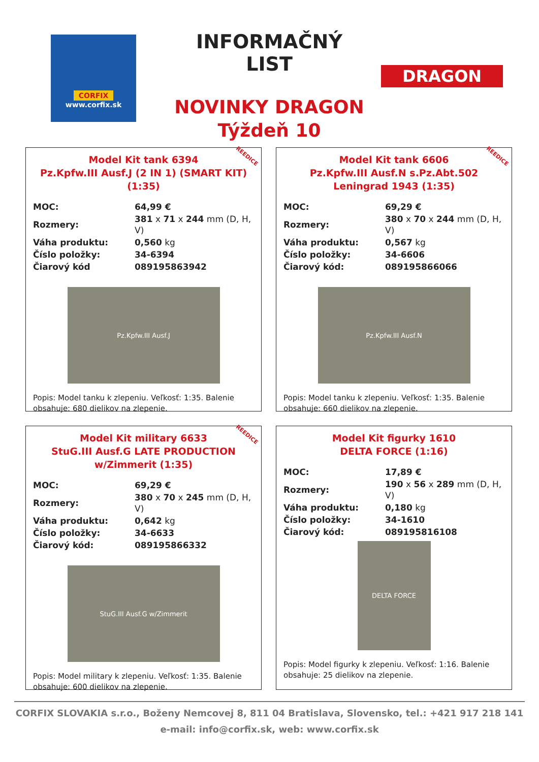CORFIX
www.corfix.sk
INFORMAČNÝ LIST
NOVINKY DRAGON
Týždeň 10
DRAGON
REEDICE
Model Kit tank 6394
Pz.Kpfw.III Ausf.J (2 IN 1) (SMART KIT) (1:35)
| MOC: | 64,99 € |
| Rozmery: | 381 x 71 x 244 mm (D, H, V) |
| Váha produktu: | 0,560 kg |
| Číslo položky: | 34-6394 |
| Čiarový kód | 089195863942 |
Pz.Kpfw.III Ausf.J
Popis: Model tanku k zlepeniu. Veľkosť: 1:35. Balenie obsahuje: 680 dielikov na zlepenie.
REEDICE
Model Kit tank 6606
Pz.Kpfw.III Ausf.N s.Pz.Abt.502 Leningrad 1943 (1:35)
| MOC: | 69,29 € |
| Rozmery: | 380 x 70 x 244 mm (D, H, V) |
| Váha produktu: | 0,567 kg |
| Číslo položky: | 34-6606 |
| Čiarový kód: | 089195866066 |
Pz.Kpfw.III Ausf.N
Popis: Model tanku k zlepeniu. Veľkosť: 1:35. Balenie obsahuje: 660 dielikov na zlepenie.
REEDICE
Model Kit military 6633
StuG.III Ausf.G LATE PRODUCTION w/Zimmerit (1:35)
| MOC: | 69,29 € |
| Rozmery: | 380 x 70 x 245 mm (D, H, V) |
| Váha produktu: | 0,642 kg |
| Číslo položky: | 34-6633 |
| Čiarový kód: | 089195866332 |
StuG.III Ausf.G w/Zimmerit
Popis: Model military k zlepeniu. Veľkosť: 1:35. Balenie obsahuje: 600 dielikov na zlepenie.
Model Kit figurky 1610
DELTA FORCE (1:16)
| MOC: | 17,89 € |
| Rozmery: | 190 x 56 x 289 mm (D, H, V) |
| Váha produktu: | 0,180 kg |
| Číslo položky: | 34-1610 |
| Čiarový kód: | 089195816108 |
DELTA FORCE
Popis: Model figurky k zlepeniu. Veľkosť: 1:16. Balenie obsahuje: 25 dielikov na zlepenie.
CORFIX SLOVAKIA s.r.o., Boženy Nemcovej 8, 811 04 Bratislava, Slovensko, tel.: +421 917 218 141
e-mail: info@corfix.sk, web: www.corfix.sk